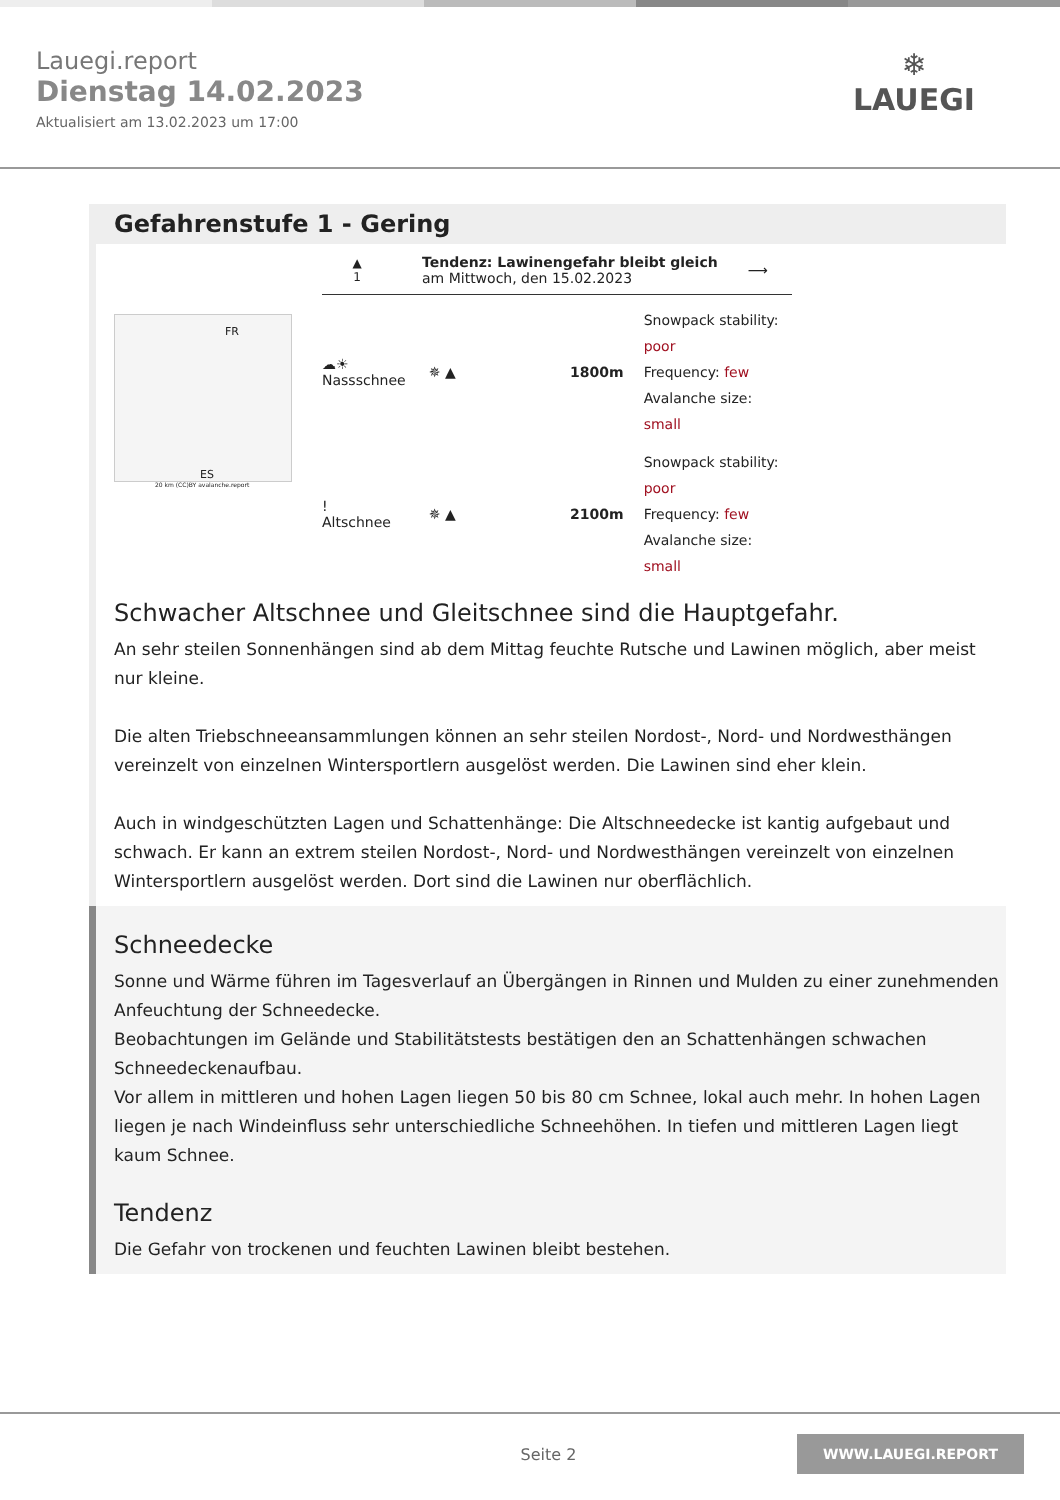Lauegi.report
Dienstag 14.02.2023
Aktualisiert am 13.02.2023 um 17:00
❄
LAUEGI
Gefahrenstufe 1 - Gering
FR
ES
20 km (CC)BY avalanche.report
▲
1
Tendenz: Lawinengefahr bleibt gleich
am Mittwoch, den 15.02.2023
⟶
☁☀
Nassschnee
✵ ▲ 1800m
Snowpack stability: poor
Frequency: few
Avalanche size: small
!
Altschnee
✵ ▲ 2100m
Snowpack stability: poor
Frequency: few
Avalanche size: small
Schwacher Altschnee und Gleitschnee sind die Hauptgefahr.
An sehr steilen Sonnenhängen sind ab dem Mittag feuchte Rutsche und Lawinen möglich, aber meist nur kleine.
Die alten Triebschneeansammlungen können an sehr steilen Nordost-, Nord- und Nordwesthängen vereinzelt von einzelnen Wintersportlern ausgelöst werden. Die Lawinen sind eher klein.
Auch in windgeschützten Lagen und Schattenhänge: Die Altschneedecke ist kantig aufgebaut und schwach. Er kann an extrem steilen Nordost-, Nord- und Nordwesthängen vereinzelt von einzelnen Wintersportlern ausgelöst werden. Dort sind die Lawinen nur oberflächlich.
Schneedecke
Sonne und Wärme führen im Tagesverlauf an Übergängen in Rinnen und Mulden zu einer zunehmenden Anfeuchtung der Schneedecke.
Beobachtungen im Gelände und Stabilitätstests bestätigen den an Schattenhängen schwachen Schneedeckenaufbau.
Vor allem in mittleren und hohen Lagen liegen 50 bis 80 cm Schnee, lokal auch mehr. In hohen Lagen liegen je nach Windeinfluss sehr unterschiedliche Schneehöhen. In tiefen und mittleren Lagen liegt kaum Schnee.
Tendenz
Die Gefahr von trockenen und feuchten Lawinen bleibt bestehen.
Seite 2
WWW.LAUEGI.REPORT